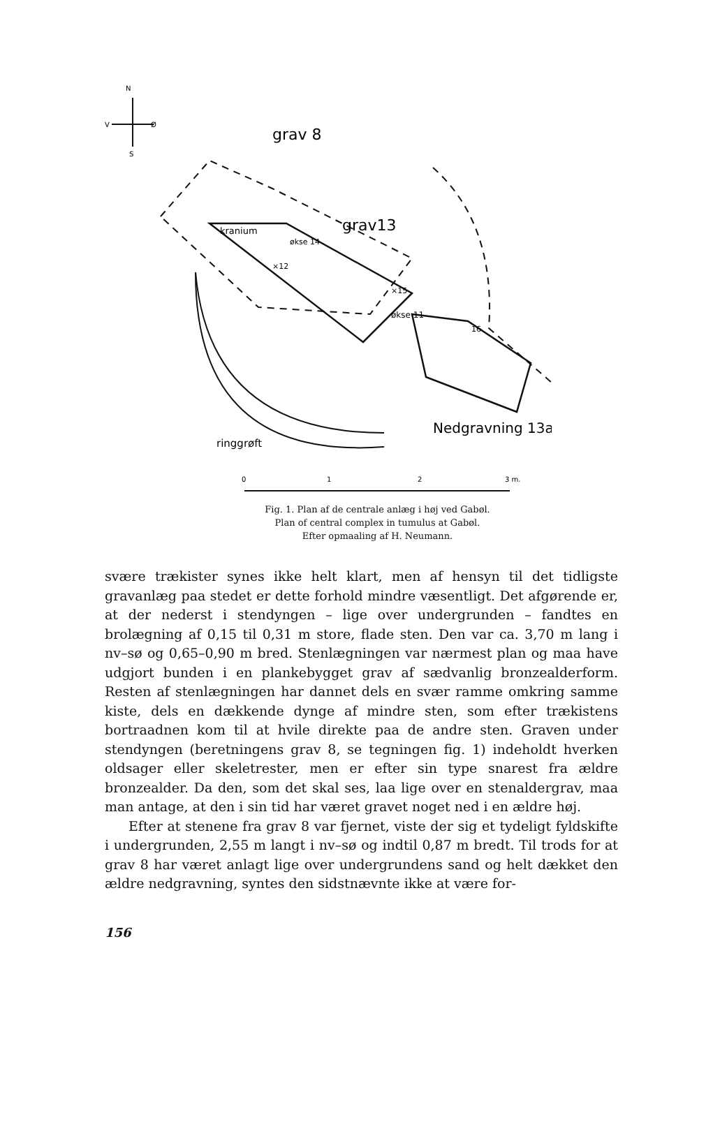N
V
Ø
S
grav 8
kranium
økse 14
grav13
×12
×15
økse 11
16
ringgrøft
Nedgravning 13a
0
1
2
3 m.
Fig. 1. Plan af de centrale anlæg i høj ved Gabøl.
Plan of central complex in tumulus at Gabøl.
Efter opmaaling af H. Neumann.
svære trækister synes ikke helt klart, men af hensyn til det tidligste gravanlæg paa stedet er dette forhold mindre væsentligt. Det afgørende er, at der nederst i stendyngen – lige over undergrunden – fandtes en brolægning af 0,15 til 0,31 m store, flade sten. Den var ca. 3,70 m lang i nv–sø og 0,65–0,90 m bred. Stenlægningen var nærmest plan og maa have udgjort bunden i en plankebygget grav af sædvanlig bronzealderform. Resten af stenlægningen har dannet dels en svær ramme omkring samme kiste, dels en dækkende dynge af mindre sten, som efter trækistens bortraadnen kom til at hvile direkte paa de andre sten. Graven under stendyngen (beretningens grav 8, se tegningen fig. 1) indeholdt hverken oldsager eller skeletrester, men er efter sin type snarest fra ældre bronzealder. Da den, som det skal ses, laa lige over en stenaldergrav, maa man antage, at den i sin tid har været gravet noget ned i en ældre høj.
Efter at stenene fra grav 8 var fjernet, viste der sig et tydeligt fyldskifte i undergrunden, 2,55 m langt i nv–sø og indtil 0,87 m bredt. Til trods for at grav 8 har været anlagt lige over undergrundens sand og helt dækket den ældre nedgravning, syntes den sidstnævnte ikke at være for-
156